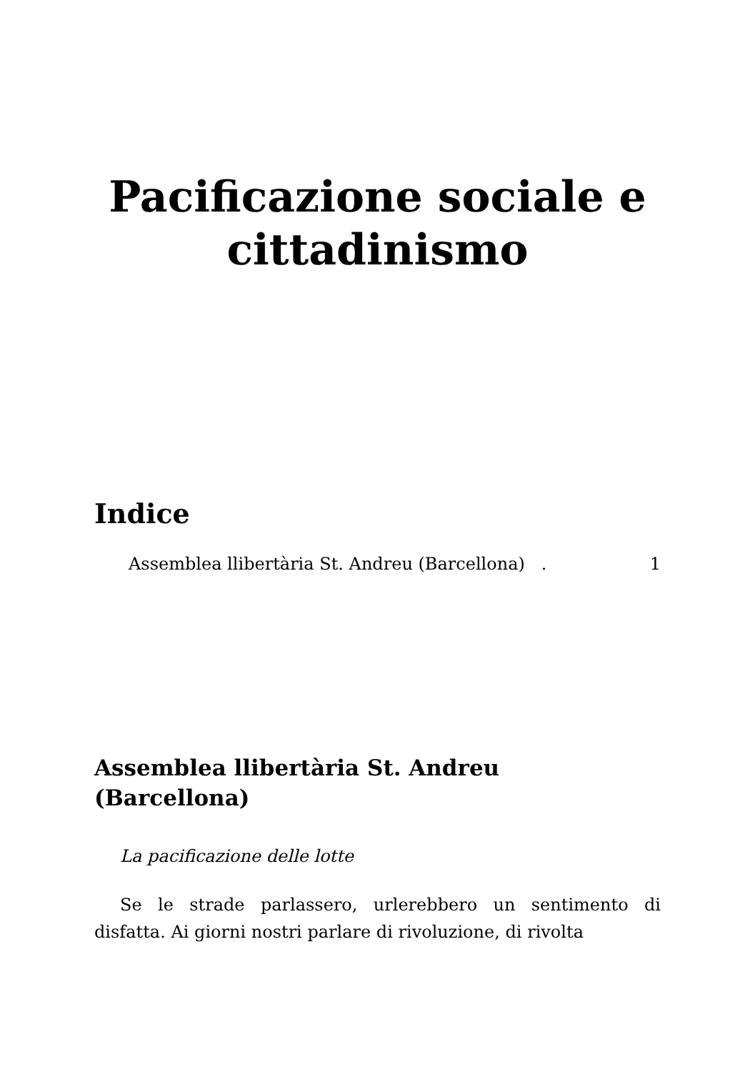Pacificazione sociale e cittadinismo
Indice
Assemblea llibertària St. Andreu (Barcellona) . 1
Assemblea llibertària St. Andreu (Barcellona)
La pacificazione delle lotte
Se le strade parlassero, urlerebbero un sentimento di disfatta. Ai giorni nostri parlare di rivoluzione, di rivolta